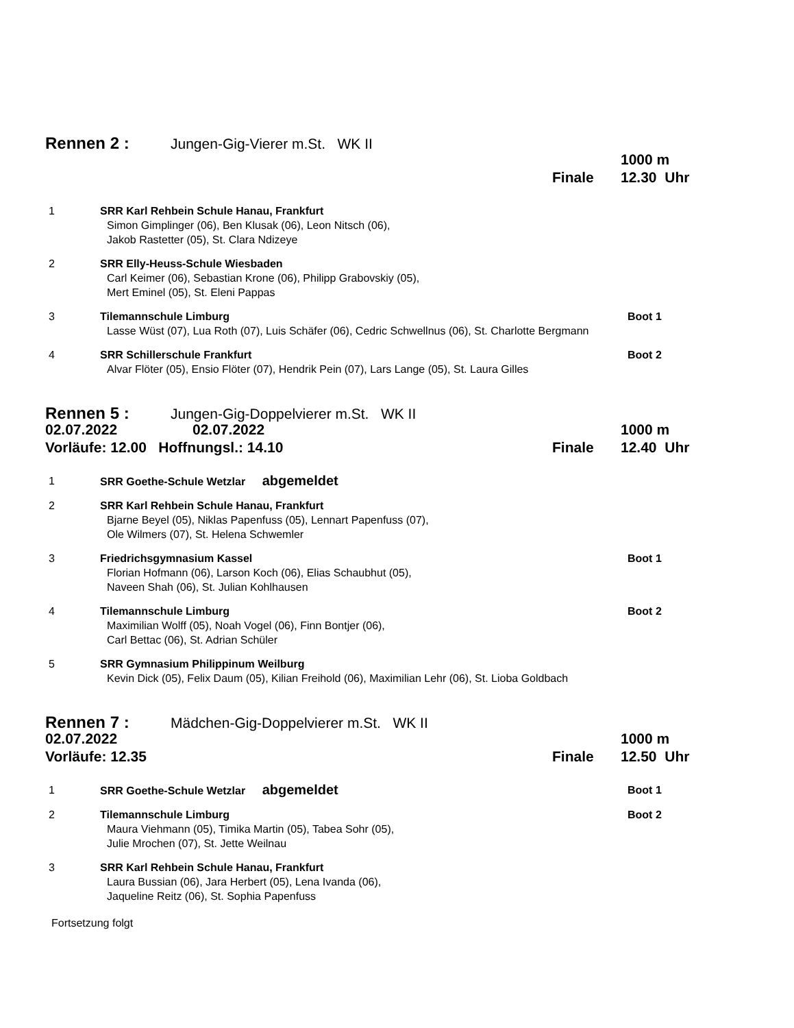Rennen 2 : Jungen-Gig-Vierer m.St. WK II
1000 m
Finale 12.30 Uhr
1 SRR Karl Rehbein Schule Hanau, Frankfurt
Simon Gimplinger (06), Ben Klusak (06), Leon Nitsch (06),
Jakob Rastetter (05), St. Clara Ndizeye
2 SRR Elly-Heuss-Schule Wiesbaden
Carl Keimer (06), Sebastian Krone (06), Philipp Grabovskiy (05),
Mert Eminel (05), St. Eleni Pappas
3 Tilemannschule Limburg
Lasse Wüst (07), Lua Roth (07), Luis Schäfer (06), Cedric Schwellnus (06), St. Charlotte Bergmann
Boot 1
4 SRR Schillerschule Frankfurt
Alvar Flöter (05), Ensio Flöter (07), Hendrik Pein (07), Lars Lange (05), St. Laura Gilles
Boot 2
Rennen 5 : Jungen-Gig-Doppelvierer m.St. WK II
02.07.2022 02.07.2022 1000 m
Vorläufe: 12.00 Hoffnungsl.: 14.10 Finale 12.40 Uhr
1 SRR Goethe-Schule Wetzlar abgemeldet
2 SRR Karl Rehbein Schule Hanau, Frankfurt
Bjarne Beyel (05), Niklas Papenfuss (05), Lennart Papenfuss (07),
Ole Wilmers (07), St. Helena Schwemler
3 Friedrichsgymnasium Kassel
Florian Hofmann (06), Larson Koch (06), Elias Schaubhut (05),
Naveen Shah (06), St. Julian Kohlhausen
Boot 1
4 Tilemannschule Limburg
Maximilian Wolff (05), Noah Vogel (06), Finn Bontjer (06),
Carl Bettac (06), St. Adrian Schüler
Boot 2
5 SRR Gymnasium Philippinum Weilburg
Kevin Dick (05), Felix Daum (05), Kilian Freihold (06), Maximilian Lehr (06), St. Lioba Goldbach
Rennen 7 : Mädchen-Gig-Doppelvierer m.St. WK II
02.07.2022 1000 m
Vorläufe: 12.35 Finale 12.50 Uhr
1 SRR Goethe-Schule Wetzlar abgemeldet
Boot 1
2 Tilemannschule Limburg
Maura Viehmann (05), Timika Martin (05), Tabea Sohr (05),
Julie Mrochen (07), St. Jette Weilnau
Boot 2
3 SRR Karl Rehbein Schule Hanau, Frankfurt
Laura Bussian (06), Jara Herbert (05), Lena Ivanda (06),
Jaqueline Reitz (06), St. Sophia Papenfuss
Fortsetzung folgt